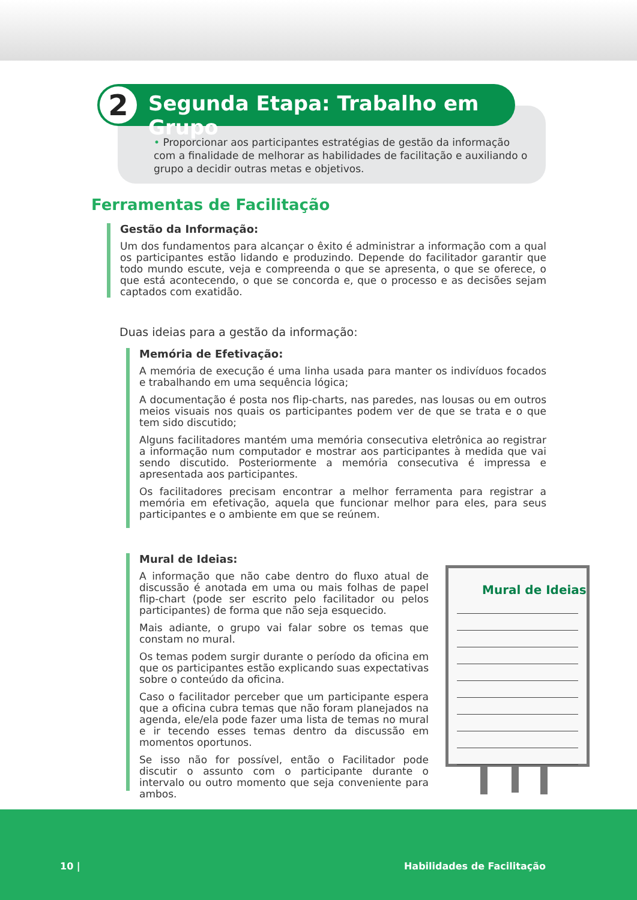• Proporcionar aos participantes estratégias de gestão da informação com a finalidade de melhorar as habilidades de facilitação e auxiliando o grupo a decidir outras metas e objetivos.
2
Segunda Etapa: Trabalho em Grupo
Ferramentas de Facilitação
Gestão da Informação:
Um dos fundamentos para alcançar o êxito é administrar a informação com a qual os participantes estão lidando e produzindo. Depende do facilitador garantir que todo mundo escute, veja e compreenda o que se apresenta, o que se oferece, o que está acontecendo, o que se concorda e, que o processo e as decisões sejam captados com exatidão.
Duas ideias para a gestão da informação:
Memória de Efetivação:
A memória de execução é uma linha usada para manter os indivíduos focados e trabalhando em uma sequência lógica;
A documentação é posta nos flip-charts, nas paredes, nas lousas ou em outros meios visuais nos quais os participantes podem ver de que se trata e o que tem sido discutido;
Alguns facilitadores mantém uma memória consecutiva eletrônica ao registrar a informação num computador e mostrar aos participantes à medida que vai sendo discutido. Posteriormente a memória consecutiva é impressa e apresentada aos participantes.
Os facilitadores precisam encontrar a melhor ferramenta para registrar a memória em efetivação, aquela que funcionar melhor para eles, para seus participantes e o ambiente em que se reúnem.
Mural de Ideias:
A informação que não cabe dentro do fluxo atual de discussão é anotada em uma ou mais folhas de papel flip-chart (pode ser escrito pelo facilitador ou pelos participantes) de forma que não seja esquecido.
Mais adiante, o grupo vai falar sobre os temas que constam no mural.
Os temas podem surgir durante o período da oficina em que os participantes estão explicando suas expectativas sobre o conteúdo da oficina.
Caso o facilitador perceber que um participante espera que a oficina cubra temas que não foram planejados na agenda, ele/ela pode fazer uma lista de temas no mural e ir tecendo esses temas dentro da discussão em momentos oportunos.
Se isso não for possível, então o Facilitador pode discutir o assunto com o participante durante o intervalo ou outro momento que seja conveniente para ambos.
Mural de Ideias
10 | Habilidades de Facilitação